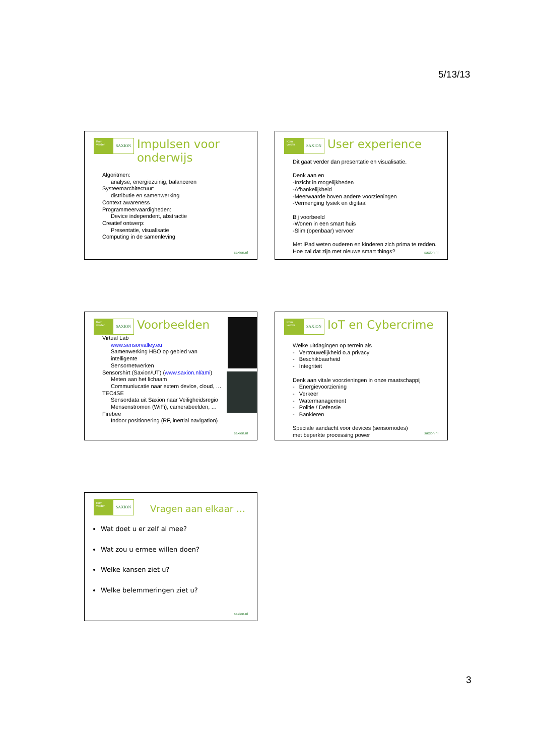5/13/13
Kom verder
SAXION
Impulsen voor
onderwijs
Algoritmen:
analyse, energiezuinig, balanceren
Systeemarchitectuur:
distributie en samenwerking
Context awareness
Programmeervaardigheden:
Device independent, abstractie
Creatief ontwerp:
Presentatie, visualisatie
Computing in de samenleving
saxion.nl
Kom verder
SAXION
User experience
Dit gaat verder dan presentatie en visualisatie.
Denk aan en
-Inzicht in mogelijkheden
-Afhankelijkheid
-Meerwaarde boven andere voorzieningen
-Vermenging fysiek en digitaal
Bij voorbeeld
-Wonen in een smart huis
-Slim (openbaar) vervoer
Met iPad weten ouderen en kinderen zich prima te redden.
Hoe zal dat zijn met nieuwe smart things?
saxion.nl
Kom verder
SAXION
Voorbeelden
Virtual Lab
www.sensorvalley.eu
Samenwerking HBO op gebied van
intelligente
Sensornetwerken
Sensorshirt (Saxion/UT) (www.saxion.nl/ami)
Meten aan het lichaam
Communiucatie naar extern device, cloud, …
TEC4SE
Sensordata uit Saxion naar Veiligheidsregio
Mensenstromen (WiFi), camerabeelden, …
Firebee
Indoor positionering (RF, inertial navigation)
saxion.nl
Kom verder
SAXION
IoT en Cybercrime
Welke uitdagingen op terrein als
- Vertrouwelijkheid o.a privacy
- Beschikbaarheid
- Integriteit
Denk aan vitale voorzieningen in onze maatschappij
- Energievoorziening
- Verkeer
- Watermanagement
- Politie / Defensie
- Bankieren
Speciale aandacht voor devices (sensornodes)
met beperkte processing power
saxion.nl
Kom verder
SAXION
Vragen aan elkaar …
Wat doet u er zelf al mee?
Wat zou u ermee willen doen?
Welke kansen ziet u?
Welke belemmeringen ziet u?
saxion.nl
3